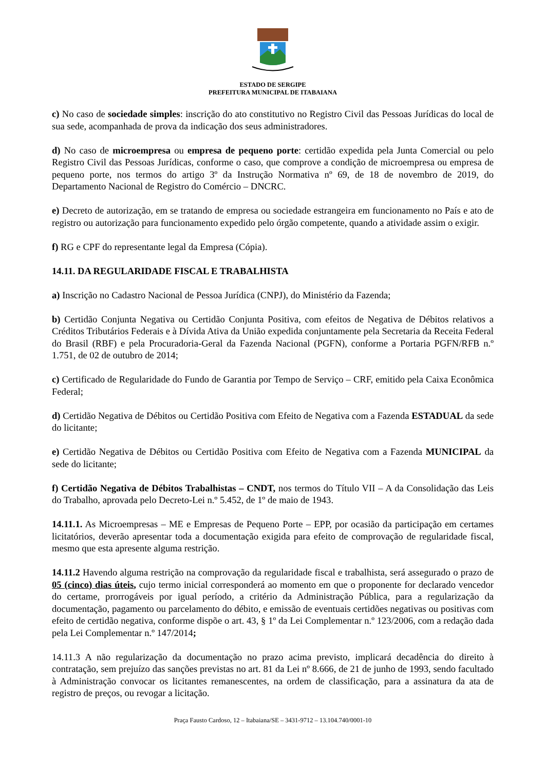ESTADO DE SERGIPE
PREFEITURA MUNICIPAL DE ITABAIANA
c) No caso de sociedade simples: inscrição do ato constitutivo no Registro Civil das Pessoas Jurídicas do local de sua sede, acompanhada de prova da indicação dos seus administradores.
d) No caso de microempresa ou empresa de pequeno porte: certidão expedida pela Junta Comercial ou pelo Registro Civil das Pessoas Jurídicas, conforme o caso, que comprove a condição de microempresa ou empresa de pequeno porte, nos termos do artigo 3º da Instrução Normativa nº 69, de 18 de novembro de 2019, do Departamento Nacional de Registro do Comércio – DNCRC.
e) Decreto de autorização, em se tratando de empresa ou sociedade estrangeira em funcionamento no País e ato de registro ou autorização para funcionamento expedido pelo órgão competente, quando a atividade assim o exigir.
f) RG e CPF do representante legal da Empresa (Cópia).
14.11. DA REGULARIDADE FISCAL E TRABALHISTA
a) Inscrição no Cadastro Nacional de Pessoa Jurídica (CNPJ), do Ministério da Fazenda;
b) Certidão Conjunta Negativa ou Certidão Conjunta Positiva, com efeitos de Negativa de Débitos relativos a Créditos Tributários Federais e à Dívida Ativa da União expedida conjuntamente pela Secretaria da Receita Federal do Brasil (RBF) e pela Procuradoria-Geral da Fazenda Nacional (PGFN), conforme a Portaria PGFN/RFB n.º 1.751, de 02 de outubro de 2014;
c) Certificado de Regularidade do Fundo de Garantia por Tempo de Serviço – CRF, emitido pela Caixa Econômica Federal;
d) Certidão Negativa de Débitos ou Certidão Positiva com Efeito de Negativa com a Fazenda ESTADUAL da sede do licitante;
e) Certidão Negativa de Débitos ou Certidão Positiva com Efeito de Negativa com a Fazenda MUNICIPAL da sede do licitante;
f) Certidão Negativa de Débitos Trabalhistas – CNDT, nos termos do Título VII – A da Consolidação das Leis do Trabalho, aprovada pelo Decreto-Lei n.º 5.452, de 1º de maio de 1943.
14.11.1. As Microempresas – ME e Empresas de Pequeno Porte – EPP, por ocasião da participação em certames licitatórios, deverão apresentar toda a documentação exigida para efeito de comprovação de regularidade fiscal, mesmo que esta apresente alguma restrição.
14.11.2 Havendo alguma restrição na comprovação da regularidade fiscal e trabalhista, será assegurado o prazo de 05 (cinco) dias úteis, cujo termo inicial corresponderá ao momento em que o proponente for declarado vencedor do certame, prorrogáveis por igual período, a critério da Administração Pública, para a regularização da documentação, pagamento ou parcelamento do débito, e emissão de eventuais certidões negativas ou positivas com efeito de certidão negativa, conforme dispõe o art. 43, § 1º da Lei Complementar n.º 123/2006, com a redação dada pela Lei Complementar n.º 147/2014;
14.11.3 A não regularização da documentação no prazo acima previsto, implicará decadência do direito à contratação, sem prejuízo das sanções previstas no art. 81 da Lei nº 8.666, de 21 de junho de 1993, sendo facultado à Administração convocar os licitantes remanescentes, na ordem de classificação, para a assinatura da ata de registro de preços, ou revogar a licitação.
Praça Fausto Cardoso, 12 – Itabaiana/SE – 3431-9712 – 13.104.740/0001-10